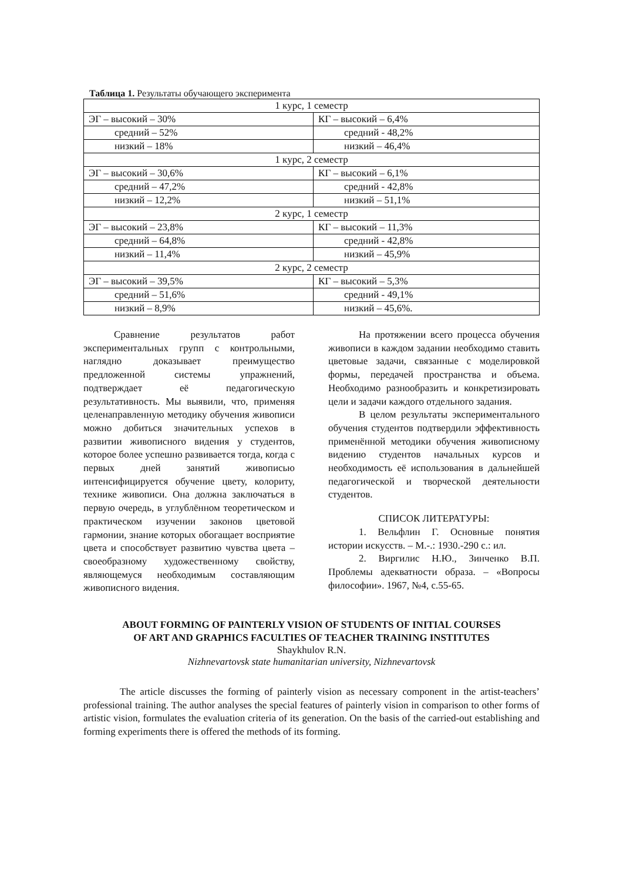Таблица 1. Результаты обучающего эксперимента
| 1 курс, 1 семестр | |
| ЭГ – высокий – 30% | КГ – высокий – 6,4% |
| средний – 52% | средний - 48,2% |
| низкий – 18% | низкий – 46,4% |
| 1 курс, 2 семестр | |
| ЭГ – высокий – 30,6% | КГ – высокий – 6,1% |
| средний – 47,2% | средний - 42,8% |
| низкий – 12,2% | низкий – 51,1% |
| 2 курс, 1 семестр | |
| ЭГ – высокий – 23,8% | КГ – высокий – 11,3% |
| средний – 64,8% | средний - 42,8% |
| низкий – 11,4% | низкий – 45,9% |
| 2 курс, 2 семестр | |
| ЭГ – высокий – 39,5% | КГ – высокий – 5,3% |
| средний – 51,6% | средний - 49,1% |
| низкий – 8,9% | низкий – 45,6%. |
Сравнение результатов работ экспериментальных групп с контрольными, наглядно доказывает преимущество предложенной системы упражнений, подтверждает её педагогическую результативность. Мы выявили, что, применяя целенаправленную методику обучения живописи можно добиться значительных успехов в развитии живописного видения у студентов, которое более успешно развивается тогда, когда с первых дней занятий живописью интенсифицируется обучение цвету, колориту, технике живописи. Она должна заключаться в первую очередь, в углублённом теоретическом и практическом изучении законов цветовой гармонии, знание которых обогащает восприятие цвета и способствует развитию чувства цвета – своеобразному художественному свойству, являющемуся необходимым составляющим живописного видения.
На протяжении всего процесса обучения живописи в каждом задании необходимо ставить цветовые задачи, связанные с моделировкой формы, передачей пространства и объема. Необходимо разнообразить и конкретизировать цели и задачи каждого отдельного задания.
В целом результаты экспериментального обучения студентов подтвердили эффективность применённой методики обучения живописному видению студентов начальных курсов и необходимость её использования в дальнейшей педагогической и творческой деятельности студентов.
СПИСОК ЛИТЕРАТУРЫ:
1. Вельфлин Г. Основные понятия истории искусств. – М.-.: 1930.-290 с.: ил.
2. Виргилис Н.Ю., Зинченко В.П. Проблемы адекватности образа. – «Вопросы философии». 1967, №4, с.55-65.
ABOUT FORMING OF PAINTERLY VISION OF STUDENTS OF INITIAL COURSES
OF ART AND GRAPHICS FACULTIES OF TEACHER TRAINING INSTITUTES
Shaykhulov R.N.
Nizhnevartovsk state humanitarian university, Nizhnevartovsk
The article discusses the forming of painterly vision as necessary component in the artist-teachers’ professional training. The author analyses the special features of painterly vision in comparison to other forms of artistic vision, formulates the evaluation criteria of its generation. On the basis of the carried-out establishing and forming experiments there is offered the methods of its forming.